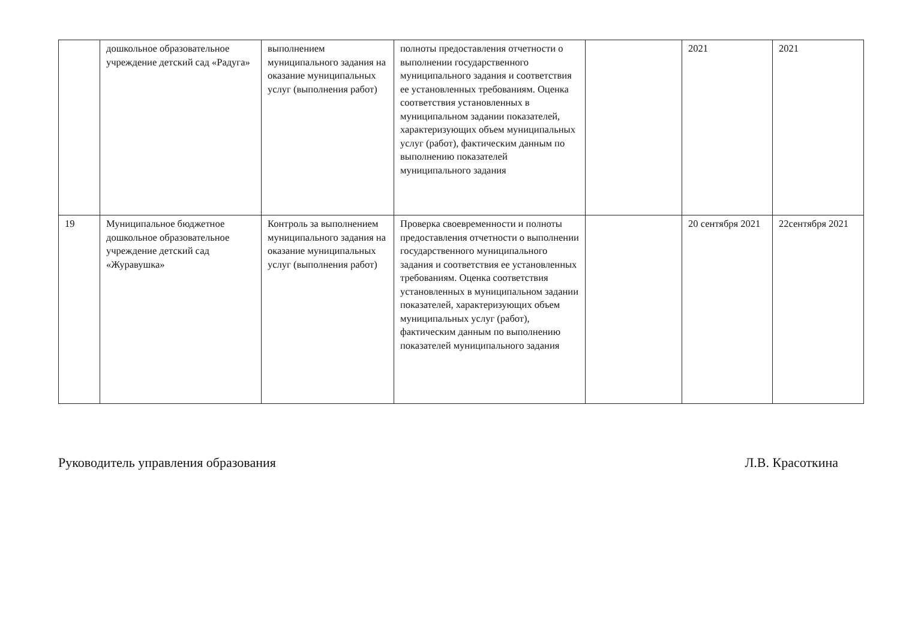| | дошкольное образовательное учреждение детский сад «Радуга» | выполнением муниципального задания на оказание муниципальных услуг (выполнения работ) | полноты предоставления отчетности о выполнении государственного муниципального задания и соответствия ее установленных требованиям. Оценка соответствия установленных в муниципальном задании показателей, характеризующих объем муниципальных услуг (работ), фактическим данным по выполнению показателей муниципального задания | | 2021 | 2021 |
| 19 | Муниципальное бюджетное дошкольное образовательное учреждение детский сад «Журавушка» | Контроль за выполнением муниципального задания на оказание муниципальных услуг (выполнения работ) | Проверка своевременности и полноты предоставления отчетности о выполнении государственного муниципального задания и соответствия ее установленных требованиям. Оценка соответствия установленных в муниципальном задании показателей, характеризующих объем муниципальных услуг (работ), фактическим данным по выполнению показателей муниципального задания | | 20 сентября 2021 | 22сентября 2021 |
Руководитель управления образования Л.В. Красоткина